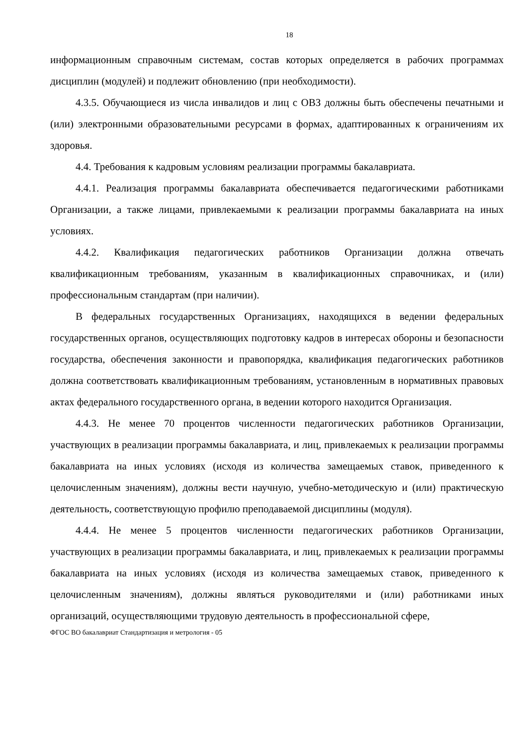18
информационным справочным системам, состав которых определяется в рабочих программах дисциплин (модулей) и подлежит обновлению (при необходимости).
4.3.5. Обучающиеся из числа инвалидов и лиц с ОВЗ должны быть обеспечены печатными и (или) электронными образовательными ресурсами в формах, адаптированных к ограничениям их здоровья.
4.4. Требования к кадровым условиям реализации программы бакалавриата.
4.4.1. Реализация программы бакалавриата обеспечивается педагогическими работниками Организации, а также лицами, привлекаемыми к реализации программы бакалавриата на иных условиях.
4.4.2. Квалификация педагогических работников Организации должна отвечать квалификационным требованиям, указанным в квалификационных справочниках, и (или) профессиональным стандартам (при наличии).
В федеральных государственных Организациях, находящихся в ведении федеральных государственных органов, осуществляющих подготовку кадров в интересах обороны и безопасности государства, обеспечения законности и правопорядка, квалификация педагогических работников должна соответствовать квалификационным требованиям, установленным в нормативных правовых актах федерального государственного органа, в ведении которого находится Организация.
4.4.3. Не менее 70 процентов численности педагогических работников Организации, участвующих в реализации программы бакалавриата, и лиц, привлекаемых к реализации программы бакалавриата на иных условиях (исходя из количества замещаемых ставок, приведенного к целочисленным значениям), должны вести научную, учебно-методическую и (или) практическую деятельность, соответствующую профилю преподаваемой дисциплины (модуля).
4.4.4. Не менее 5 процентов численности педагогических работников Организации, участвующих в реализации программы бакалавриата, и лиц, привлекаемых к реализации программы бакалавриата на иных условиях (исходя из количества замещаемых ставок, приведенного к целочисленным значениям), должны являться руководителями и (или) работниками иных организаций, осуществляющими трудовую деятельность в профессиональной сфере,
ФГОС ВО бакалавриат Стандартизация и метрология - 05